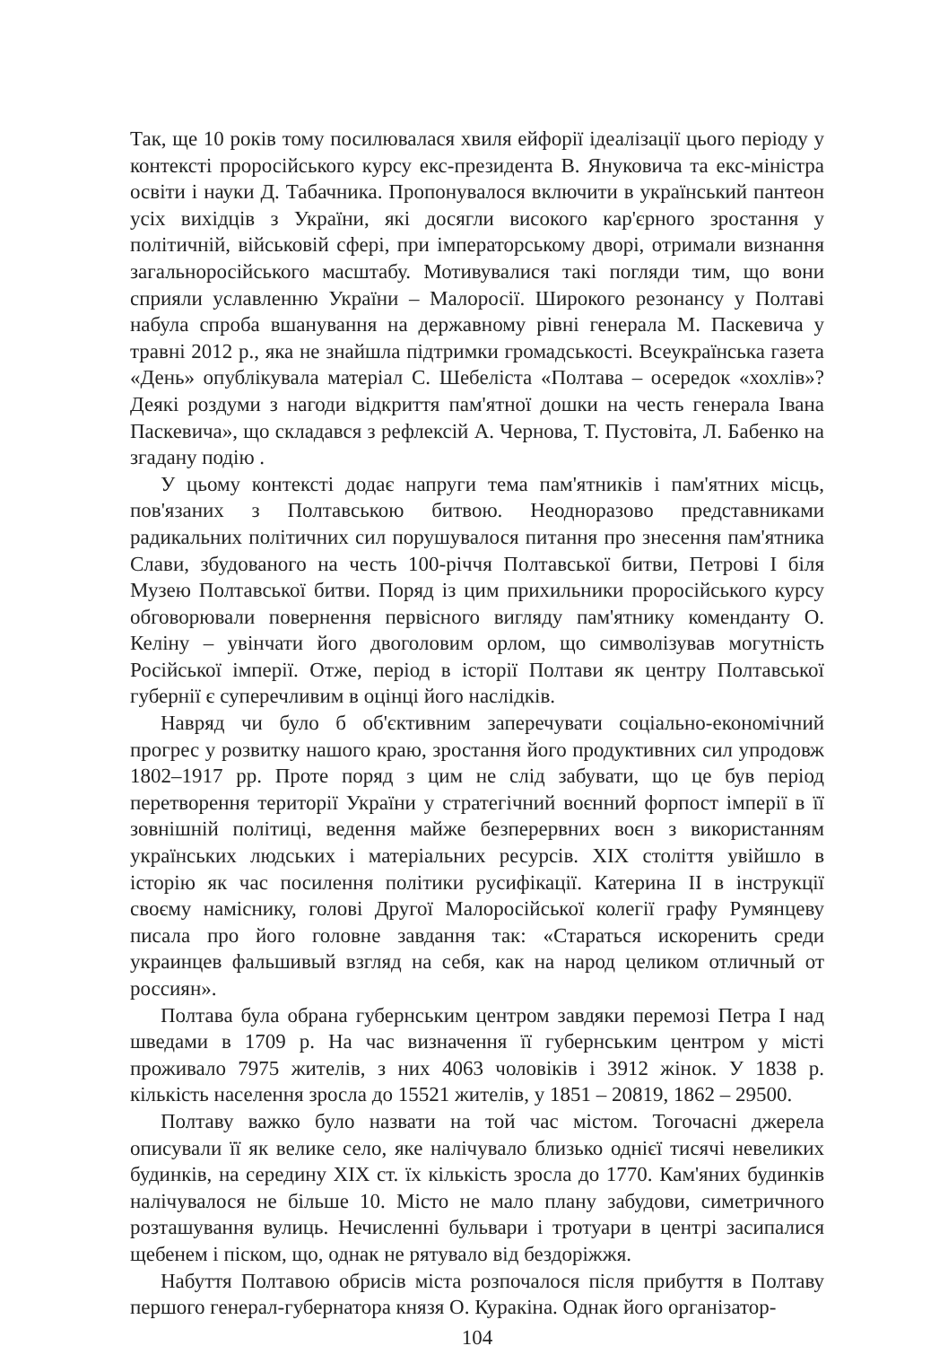Так, ще 10 років тому посилювалася хвиля ейфорії ідеалізації цього періоду у контексті проросійського курсу екс-президента В. Януковича та екс-міністра освіти і науки Д. Табачника. Пропонувалося включити в український пантеон усіх вихідців з України, які досягли високого кар'єрного зростання у політичній, військовій сфері, при імператорському дворі, отримали визнання загальноросійського масштабу. Мотивувалися такі погляди тим, що вони сприяли уславленню України – Малоросії. Широкого резонансу у Полтаві набула спроба вшанування на державному рівні генерала М. Паскевича у травні 2012 р., яка не знайшла підтримки громадськості. Всеукраїнська газета «День» опублікувала матеріал С. Шебеліста «Полтава – осередок «хохлів»? Деякі роздуми з нагоди відкриття пам'ятної дошки на честь генерала Івана Паскевича», що складався з рефлексій А. Чернова, Т. Пустовіта, Л. Бабенко на згадану подію .
У цьому контексті додає напруги тема пам'ятників і пам'ятних місць, пов'язаних з Полтавською битвою. Неодноразово представниками радикальних політичних сил порушувалося питання про знесення пам'ятника Слави, збудованого на честь 100-річчя Полтавської битви, Петрові І біля Музею Полтавської битви. Поряд із цим прихильники проросійського курсу обговорювали повернення первісного вигляду пам'ятнику коменданту О. Келіну – увінчати його двоголовим орлом, що символізував могутність Російської імперії. Отже, період в історії Полтави як центру Полтавської губернії є суперечливим в оцінці його наслідків.
Навряд чи було б об'єктивним заперечувати соціально-економічний прогрес у розвитку нашого краю, зростання його продуктивних сил упродовж 1802–1917 рр. Проте поряд з цим не слід забувати, що це був період перетворення території України у стратегічний воєнний форпост імперії в її зовнішній політиці, ведення майже безперервних воєн з використанням українських людських і матеріальних ресурсів. ХІХ століття увійшло в історію як час посилення політики русифікації. Катерина ІІ в інструкції своєму наміснику, голові Другої Малоросійської колегії графу Румянцеву писала про його головне завдання так: «Стараться искоренить среди украинцев фальшивый взгляд на себя, как на народ целиком отличный от россиян».
Полтава була обрана губернським центром завдяки перемозі Петра І над шведами в 1709 р. На час визначення її губернським центром у місті проживало 7975 жителів, з них 4063 чоловіків і 3912 жінок. У 1838 р. кількість населення зросла до 15521 жителів, у 1851 – 20819, 1862 – 29500.
Полтаву важко було назвати на той час містом. Тогочасні джерела описували її як велике село, яке налічувало близько однієї тисячі невеликих будинків, на середину ХІХ ст. їх кількість зросла до 1770. Кам'яних будинків налічувалося не більше 10. Місто не мало плану забудови, симетричного розташування вулиць. Нечисленні бульвари і тротуари в центрі засипалися щебенем і піском, що, однак не рятувало від бездоріжжя.
Набуття Полтавою обрисів міста розпочалося після прибуття в Полтаву першого генерал-губернатора князя О. Куракіна. Однак його організатор-
104